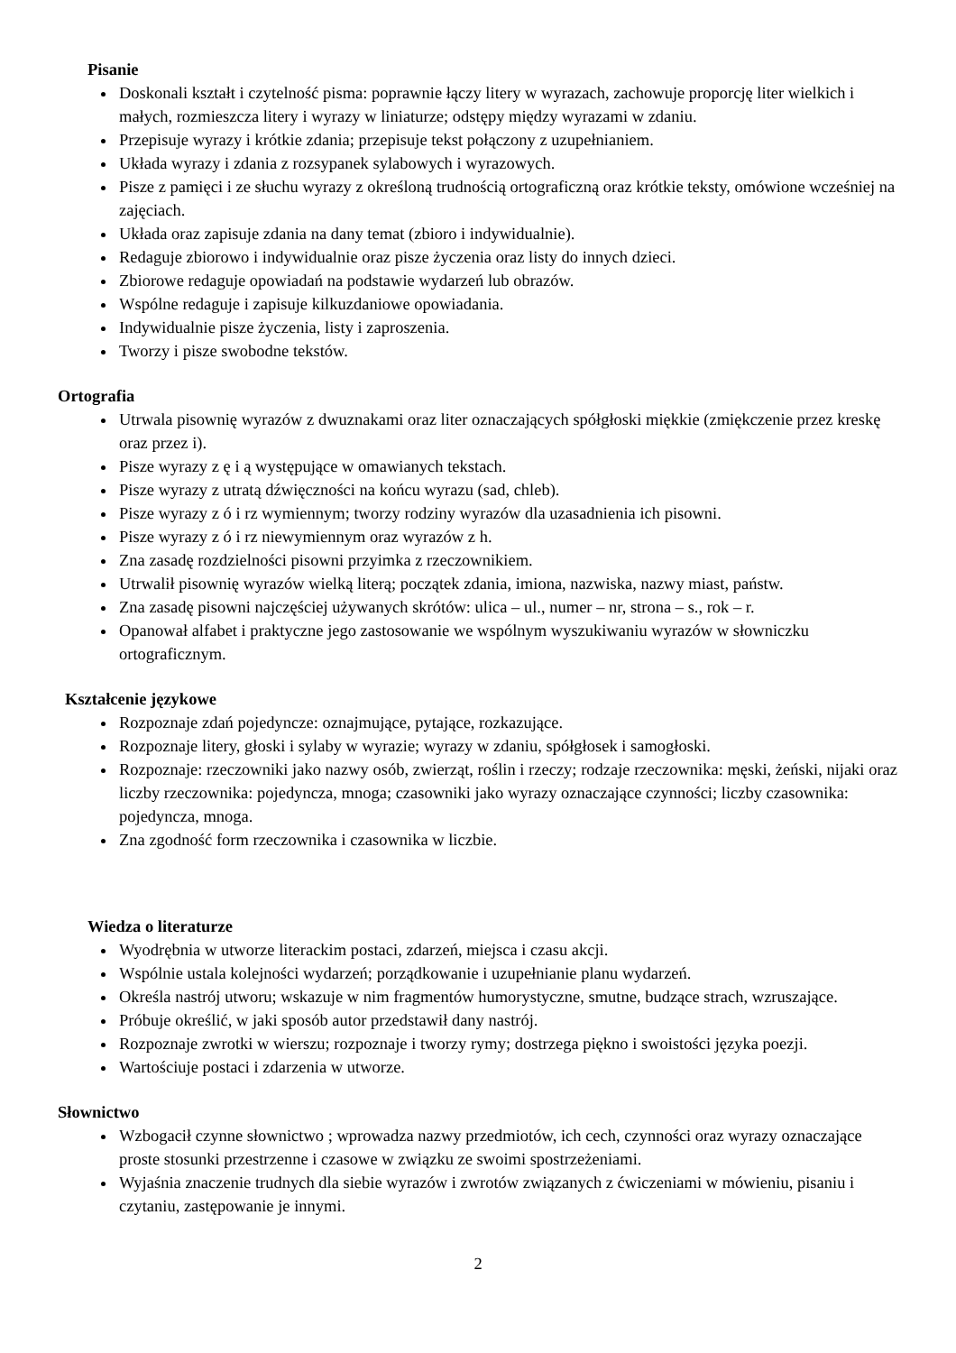Pisanie
Doskonali kształt i czytelność pisma: poprawnie łączy litery w wyrazach, zachowuje proporcję liter wielkich i małych, rozmieszcza litery i wyrazy w liniaturze; odstępy między wyrazami w zdaniu.
Przepisuje wyrazy i krótkie zdania; przepisuje tekst połączony z uzupełnianiem.
Układa wyrazy i zdania z rozsypanek sylabowych i wyrazowych.
Pisze z pamięci i ze słuchu wyrazy z określoną trudnością ortograficzną oraz krótkie teksty, omówione wcześniej na zajęciach.
Układa oraz zapisuje zdania na dany temat (zbioro i indywidualnie).
Redaguje zbiorowo i indywidualnie oraz pisze życzenia oraz listy do innych dzieci.
Zbiorowe redaguje opowiadań na podstawie wydarzeń lub obrazów.
Wspólne redaguje i zapisuje kilkuzdaniowe opowiadania.
Indywidualnie pisze życzenia, listy i zaproszenia.
Tworzy i pisze swobodne tekstów.
Ortografia
Utrwala pisownię wyrazów z dwuznakami oraz liter oznaczających spółgłoski miękkie (zmiękczenie przez kreskę oraz przez i).
Pisze wyrazy z ę i ą występujące w omawianych tekstach.
Pisze wyrazy z utratą dźwięczności na końcu wyrazu (sad, chleb).
Pisze wyrazy z ó i rz wymiennym; tworzy rodziny wyrazów dla uzasadnienia ich pisowni.
Pisze wyrazy z ó i rz niewymiennym oraz wyrazów z h.
Zna zasadę rozdzielności pisowni przyimka z rzeczownikiem.
Utrwalił pisownię wyrazów wielką literą; początek zdania, imiona, nazwiska, nazwy miast, państw.
Zna zasadę pisowni najczęściej używanych skrótów: ulica – ul., numer – nr, strona – s., rok – r.
Opanował alfabet i praktyczne jego zastosowanie we wspólnym wyszukiwaniu wyrazów w słowniczku ortograficznym.
Kształcenie językowe
Rozpoznaje zdań pojedyncze: oznajmujące, pytające, rozkazujące.
Rozpoznaje litery, głoski i sylaby w wyrazie; wyrazy w zdaniu, spółgłosek i samogłoski.
Rozpoznaje: rzeczowniki jako nazwy osób, zwierząt, roślin i rzeczy; rodzaje rzeczownika: męski, żeński, nijaki oraz liczby rzeczownika: pojedyncza, mnoga; czasowniki jako wyrazy oznaczające czynności; liczby czasownika: pojedyncza, mnoga.
Zna zgodność form rzeczownika i czasownika w liczbie.
Wiedza o literaturze
Wyodrębnia w utworze literackim postaci, zdarzeń, miejsca i czasu akcji.
Wspólnie ustala kolejności wydarzeń; porządkowanie i uzupełnianie planu wydarzeń.
Określa nastrój utworu; wskazuje w nim fragmentów humorystyczne, smutne, budzące strach, wzruszające.
Próbuje określić, w jaki sposób autor przedstawił dany nastrój.
Rozpoznaje zwrotki w wierszu; rozpoznaje i tworzy rymy; dostrzega piękno i swoistości języka poezji.
Wartościuje postaci i zdarzenia w utworze.
Słownictwo
Wzbogacił czynne słownictwo ; wprowadza nazwy przedmiotów, ich cech, czynności oraz wyrazy oznaczające proste stosunki przestrzenne i czasowe w związku ze swoimi spostrzeżeniami.
Wyjaśnia znaczenie trudnych dla siebie wyrazów i zwrotów związanych z ćwiczeniami w mówieniu, pisaniu i czytaniu, zastępowanie je innymi.
2